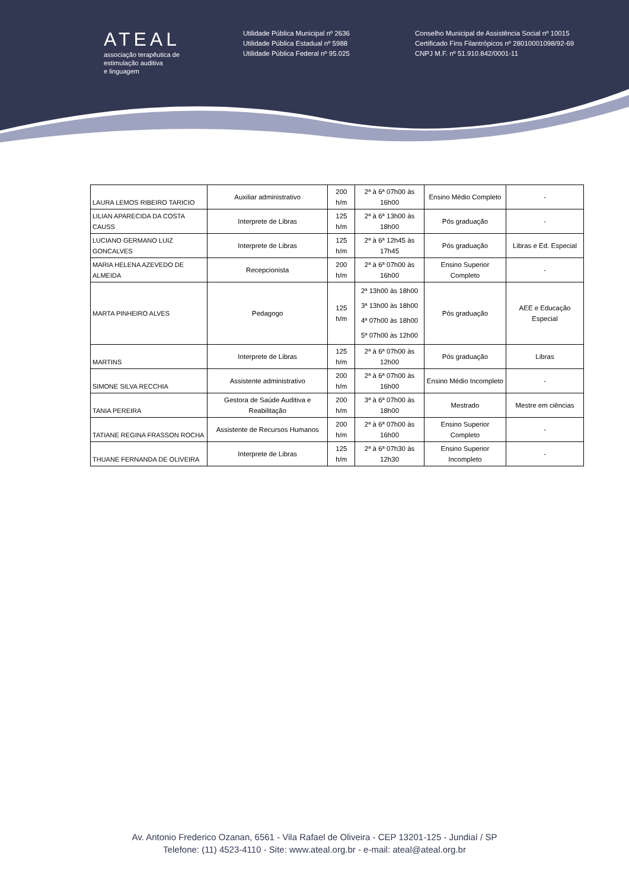ATEAL
associação terapêutica de
estimulação auditiva
e linguagem
Utilidade Pública Municipal nº 2636
Utilidade Pública Estadual nº 5988
Utilidade Pública Federal nº 95.025
Conselho Municipal de Assistência Social nº 10015
Certificado Fins Filantrópicos nº 28010001098/92-69
CNPJ M.F. nº 51.910.842/0001-11
| LAURA LEMOS RIBEIRO TARICIO | Auxiliar administrativo | 200 h/m | 2ª à 6ª 07h00 às 16h00 | Ensino Médio Completo | - |
| LILIAN APARECIDA DA COSTA CAUSS | Interprete de Libras | 125 h/m | 2ª à 6ª 13h00 às 18h00 | Pós graduação | - |
| LUCIANO GERMANO LUIZ GONCALVES | Interprete de Libras | 125 h/m | 2ª à 6ª 12h45 às 17h45 | Pós graduação | Libras e Ed. Especial |
| MARIA HELENA AZEVEDO DE ALMEIDA | Recepcionista | 200 h/m | 2ª à 6ª 07h00 às 16h00 | Ensino Superior Completo | - |
| MARTA PINHEIRO ALVES | Pedagogo | 125 h/m | 2ª 13h00 às 18h00 3ª 13h00 às 18h00 4ª 07h00 às 18h00 5ª 07h00 às 12h00 | Pós graduação | AEE e Educação Especial |
| MARTINS | Interprete de Libras | 125 h/m | 2ª à 6ª 07h00 às 12h00 | Pós graduação | Libras |
| SIMONE SILVA RECCHIA | Assistente administrativo | 200 h/m | 2ª à 6ª 07h00 às 16h00 | Ensino Médio Incompleto | - |
| TANIA PEREIRA | Gestora de Saúde Auditiva e Reabilitação | 200 h/m | 3ª à 6ª 07h00 às 18h00 | Mestrado | Mestre em ciências |
| TATIANE REGINA FRASSON ROCHA | Assistente de Recursos Humanos | 200 h/m | 2ª à 6ª 07h00 às 16h00 | Ensino Superior Completo | - |
| THUANE FERNANDA DE OLIVEIRA | Interprete de Libras | 125 h/m | 2ª à 6ª 07h30 às 12h30 | Ensino Superior Incompleto | - |
Av. Antonio Frederico Ozanan, 6561 - Vila Rafael de Oliveira - CEP 13201-125 - Jundiaí / SP
Telefone: (11) 4523-4110 - Site: www.ateal.org.br - e-mail: ateal@ateal.org.br